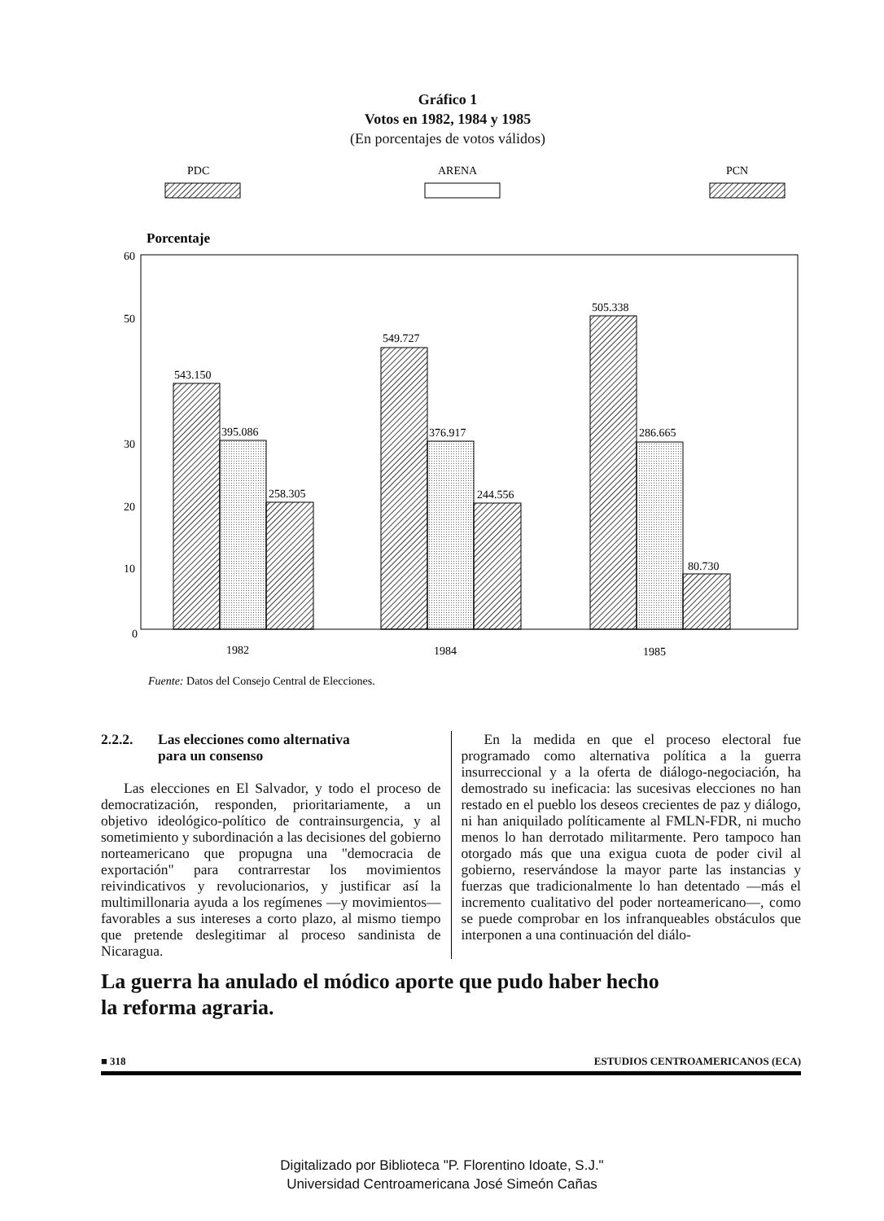Gráfico 1
Votos en 1982, 1984 y 1985
(En porcentajes de votos válidos)
PDC
ARENA
PCN
Porcentaje
60
50
30
20
10
0
543.150
395.086
258.305
549.727
376.917
244.556
505.338
286.665
80.730
1982
1984
1985
Fuente: Datos del Consejo Central de Elecciones.
2.2.2. Las elecciones como alternativa
para un consenso
Las elecciones en El Salvador, y todo el proceso de democratización, responden, prioritariamente, a un objetivo ideológico-político de contrainsurgencia, y al sometimiento y subordinación a las decisiones del gobierno norteamericano que propugna una "democracia de exportación" para contrarrestar los movimientos reivindicativos y revolucionarios, y justificar así la multimillonaria ayuda a los regímenes —y movimientos— favorables a sus intereses a corto plazo, al mismo tiempo que pretende deslegitimar al proceso sandinista de Nicaragua.
En la medida en que el proceso electoral fue programado como alternativa política a la guerra insurreccional y a la oferta de diálogo-negociación, ha demostrado su ineficacia: las sucesivas elecciones no han restado en el pueblo los deseos crecientes de paz y diálogo, ni han aniquilado políticamente al FMLN-FDR, ni mucho menos lo han derrotado militarmente. Pero tampoco han otorgado más que una exigua cuota de poder civil al gobierno, reservándose la mayor parte las instancias y fuerzas que tradicionalmente lo han detentado —más el incremento cualitativo del poder norteamericano—, como se puede comprobar en los infranqueables obstáculos que interponen a una continuación del diálo-
La guerra ha anulado el módico aporte que pudo haber hecho
la reforma agraria.
■ 318 ESTUDIOS CENTROAMERICANOS (ECA)
Digitalizado por Biblioteca "P. Florentino Idoate, S.J."
Universidad Centroamericana José Simeón Cañas